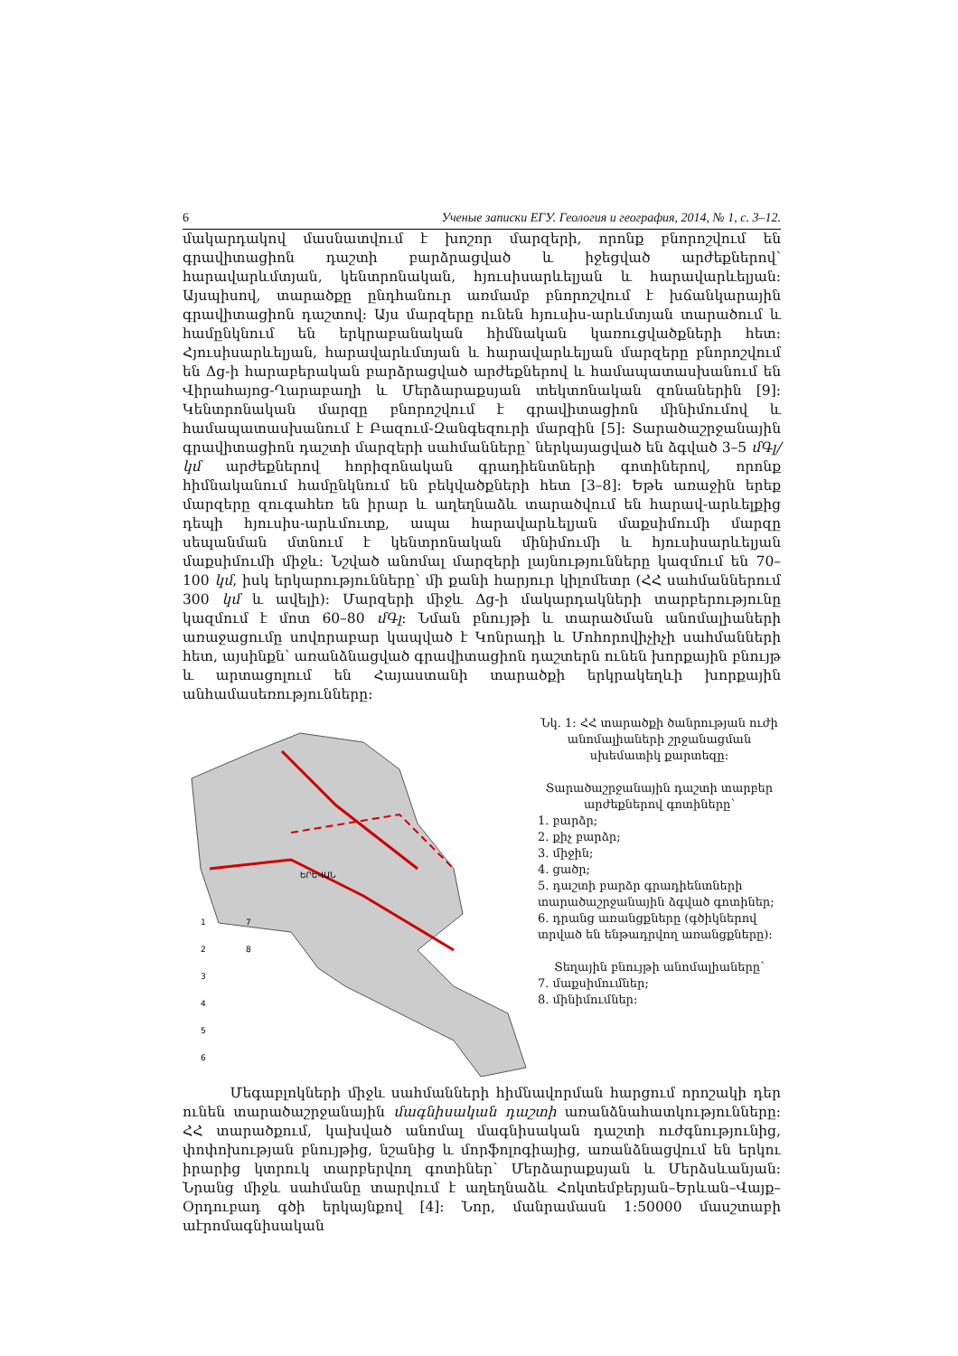6 Ученые записки ЕГУ. Геология и география, 2014, № 1, с. 3–12.
մակարդակով մասնատվում է խոշոր մարզերի, որոնք բնորոշվում են գրավիտացիոն դաշտի բարձրացված և իջեցված արժեքներով՝ հարավարևմտյան, կենտրոնական, հյուսիսարևելյան և հարավարևելյան: Այսպիսով, տարածքը ընդհանուր առմամբ բնորոշվում է խճանկարային գրավիտացիոն դաշտով: Այս մարզերը ունեն հյուսիս-արևմտյան տարածում և համընկնում են երկրաբանական հիմնական կառուցվածքների հետ: Հյուսիսարևելյան, հարավարևմտյան և հարավարևելյան մարզերը բնորոշվում են Δg-ի հարաբերական բարձրացված արժեքներով և համապատասխանում են Վիրահայոց-Ղարաբաղի և Մերձարաքսյան տեկտոնական զոնաներին [9]: Կենտրոնական մարզը բնորոշվում է գրավիտացիոն մինիմումով և համապատասխանում է Բազում-Զանգեզուրի մարզին [5]: Տարածաշրջանային գրավիտացիոն դաշտի մարզերի սահմանները՝ ներկայացված են ձգված 3–5 մԳլ/կմ արժեքներով հորիզոնական գրադիենտների գոտիներով, որոնք հիմնականում համընկնում են բեկվածքների հետ [3–8]: Եթե առաջին երեք մարզերը զուգահեռ են իրար և աղեղնաձև տարածվում են հարավ-արևելքից դեպի հյուսիս-արևմուտք, ապա հարավարևելյան մաքսիմումի մարզը սեպանման մտնում է կենտրոնական մինիմումի և հյուսիսարևելյան մաքսիմումի միջև: Նշված անոմալ մարզերի լայնությունները կազմում են 70–100 կմ, իսկ երկարությունները՝ մի քանի հարյուր կիլոմետր (ՀՀ սահմաններում 300 կմ և ավելի): Մարզերի միջև Δg-ի մակարդակների տարբերությունը կազմում է մոտ 60–80 մԳլ: Նման բնույթի և տարածման անոմալիաների առաջացումը սովորաբար կապված է Կոնրադի և Մոհորովիչիչի սահմանների հետ, այսինքն՝ առանձնացված գրավիտացիոն դաշտերն ունեն խորքային բնույթ և արտացոլում են Հայաստանի տարածքի երկրակեղևի խորքային անհամասեռությունները:
1
7
2
8
3
4
5
6
ԵՐԵՎԱՆ
Նկ. 1: ՀՀ տարածքի ծանրության ուժի անոմալիաների շրջանացման սխեմատիկ քարտեզը:
Տարածաշրջանային դաշտի տարբեր արժեքներով գոտիները՝
1. բարձր;
2. քիչ բարձր;
3. միջին;
4. ցածր;
5. դաշտի բարձր գրադիենտների տարածաշրջանային ձգված գոտիներ;
6. դրանց առանցքները (գծիկներով տրված են ենթադրվող առանցքները):
Տեղային բնույթի անոմալիաները՝
7. մաքսիմումներ;
8. մինիմումներ:
Մեգաբլոկների միջև սահմանների հիմնավորման հարցում որոշակի դեր ունեն տարածաշրջանային մագնիսական դաշտի առանձնահատկությունները: ՀՀ տարածքում, կախված անոմալ մագնիսական դաշտի ուժգնությունից, փոփոխության բնույթից, նշանից և մորֆոլոգիայից, առանձնացվում են երկու իրարից կտրուկ տարբերվող գոտիներ՝ Մերձարաքսյան և Մերձսևանյան: Նրանց միջև սահմանը տարվում է աղեղնաձև Հոկտեմբերյան–Երևան–Վայք–Օրդուբադ գծի երկայնքով [4]: Նոր, մանրամասն 1:50000 մասշտաբի աէրոմագնիսական